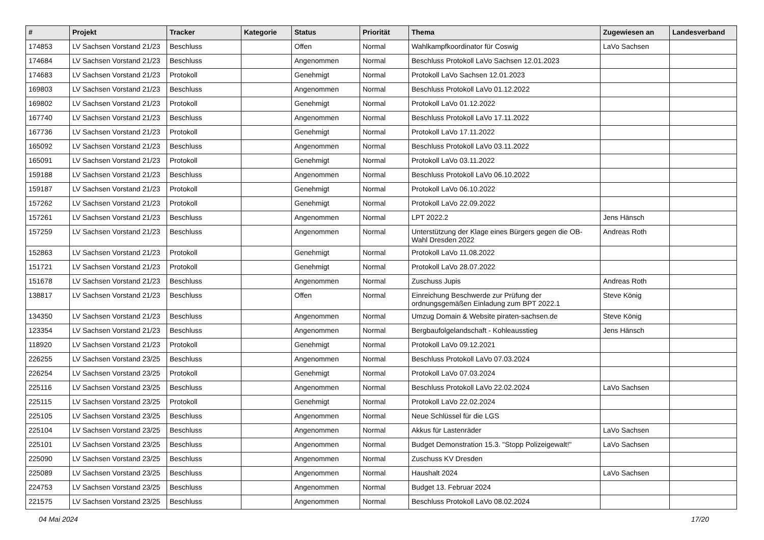| # | Projekt | Tracker | Kategorie | Status | Priorität | Thema | Zugewiesen an | Landesverband |
| --- | --- | --- | --- | --- | --- | --- | --- | --- |
| 174853 | LV Sachsen Vorstand 21/23 | Beschluss | | Offen | Normal | Wahlkampfkoordinator für Coswig | LaVo Sachsen | |
| 174684 | LV Sachsen Vorstand 21/23 | Beschluss | | Angenommen | Normal | Beschluss Protokoll LaVo Sachsen 12.01.2023 | | |
| 174683 | LV Sachsen Vorstand 21/23 | Protokoll | | Genehmigt | Normal | Protokoll LaVo Sachsen 12.01.2023 | | |
| 169803 | LV Sachsen Vorstand 21/23 | Beschluss | | Angenommen | Normal | Beschluss Protokoll LaVo 01.12.2022 | | |
| 169802 | LV Sachsen Vorstand 21/23 | Protokoll | | Genehmigt | Normal | Protokoll LaVo 01.12.2022 | | |
| 167740 | LV Sachsen Vorstand 21/23 | Beschluss | | Angenommen | Normal | Beschluss Protokoll LaVo 17.11.2022 | | |
| 167736 | LV Sachsen Vorstand 21/23 | Protokoll | | Genehmigt | Normal | Protokoll LaVo 17.11.2022 | | |
| 165092 | LV Sachsen Vorstand 21/23 | Beschluss | | Angenommen | Normal | Beschluss Protokoll LaVo 03.11.2022 | | |
| 165091 | LV Sachsen Vorstand 21/23 | Protokoll | | Genehmigt | Normal | Protokoll LaVo 03.11.2022 | | |
| 159188 | LV Sachsen Vorstand 21/23 | Beschluss | | Angenommen | Normal | Beschluss Protokoll LaVo 06.10.2022 | | |
| 159187 | LV Sachsen Vorstand 21/23 | Protokoll | | Genehmigt | Normal | Protokoll LaVo 06.10.2022 | | |
| 157262 | LV Sachsen Vorstand 21/23 | Protokoll | | Genehmigt | Normal | Protokoll LaVo 22.09.2022 | | |
| 157261 | LV Sachsen Vorstand 21/23 | Beschluss | | Angenommen | Normal | LPT 2022.2 | Jens Hänsch | |
| 157259 | LV Sachsen Vorstand 21/23 | Beschluss | | Angenommen | Normal | Unterstützung der Klage eines Bürgers gegen die OB-Wahl Dresden 2022 | Andreas Roth | |
| 152863 | LV Sachsen Vorstand 21/23 | Protokoll | | Genehmigt | Normal | Protokoll LaVo 11.08.2022 | | |
| 151721 | LV Sachsen Vorstand 21/23 | Protokoll | | Genehmigt | Normal | Protokoll LaVo 28.07.2022 | | |
| 151678 | LV Sachsen Vorstand 21/23 | Beschluss | | Angenommen | Normal | Zuschuss Jupis | Andreas Roth | |
| 138817 | LV Sachsen Vorstand 21/23 | Beschluss | | Offen | Normal | Einreichung Beschwerde zur Prüfung der ordnungsgemäßen Einladung zum BPT 2022.1 | Steve König | |
| 134350 | LV Sachsen Vorstand 21/23 | Beschluss | | Angenommen | Normal | Umzug Domain & Website piraten-sachsen.de | Steve König | |
| 123354 | LV Sachsen Vorstand 21/23 | Beschluss | | Angenommen | Normal | Bergbaufolgelandschaft - Kohleausstieg | Jens Hänsch | |
| 118920 | LV Sachsen Vorstand 21/23 | Protokoll | | Genehmigt | Normal | Protokoll LaVo 09.12.2021 | | |
| 226255 | LV Sachsen Vorstand 23/25 | Beschluss | | Angenommen | Normal | Beschluss Protokoll LaVo 07.03.2024 | | |
| 226254 | LV Sachsen Vorstand 23/25 | Protokoll | | Genehmigt | Normal | Protokoll LaVo 07.03.2024 | | |
| 225116 | LV Sachsen Vorstand 23/25 | Beschluss | | Angenommen | Normal | Beschluss Protokoll LaVo 22.02.2024 | LaVo Sachsen | |
| 225115 | LV Sachsen Vorstand 23/25 | Protokoll | | Genehmigt | Normal | Protokoll LaVo 22.02.2024 | | |
| 225105 | LV Sachsen Vorstand 23/25 | Beschluss | | Angenommen | Normal | Neue Schlüssel für die LGS | | |
| 225104 | LV Sachsen Vorstand 23/25 | Beschluss | | Angenommen | Normal | Akkus für Lastenräder | LaVo Sachsen | |
| 225101 | LV Sachsen Vorstand 23/25 | Beschluss | | Angenommen | Normal | Budget Demonstration 15.3. "Stopp Polizeigewalt!" | LaVo Sachsen | |
| 225090 | LV Sachsen Vorstand 23/25 | Beschluss | | Angenommen | Normal | Zuschuss KV Dresden | | |
| 225089 | LV Sachsen Vorstand 23/25 | Beschluss | | Angenommen | Normal | Haushalt 2024 | LaVo Sachsen | |
| 224753 | LV Sachsen Vorstand 23/25 | Beschluss | | Angenommen | Normal | Budget 13. Februar 2024 | | |
| 221575 | LV Sachsen Vorstand 23/25 | Beschluss | | Angenommen | Normal | Beschluss Protokoll LaVo 08.02.2024 | | |
04 Mai 2024 17/20